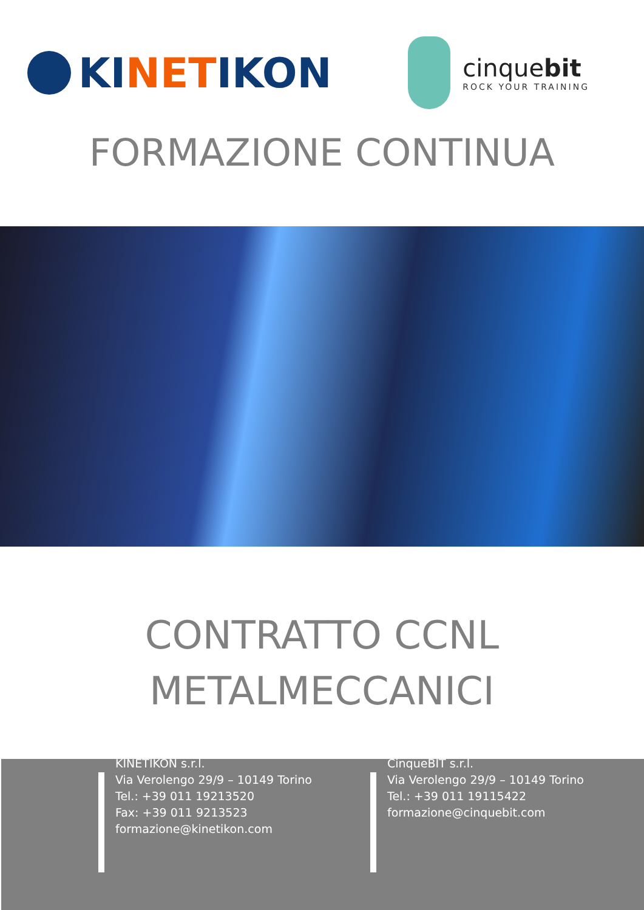KI NET IKON
cinquebit
ROCK YOUR TRAINING
FORMAZIONE CONTINUA
CONTRATTO CCNL
METALMECCANICI
KINETIKON s.r.l.
Via Verolengo 29/9 – 10149 Torino
Tel.: +39 011 19213520
Fax: +39 011 9213523
formazione@kinetikon.com
CinqueBIT s.r.l.
Via Verolengo 29/9 – 10149 Torino
Tel.: +39 011 19115422
formazione@cinquebit.com